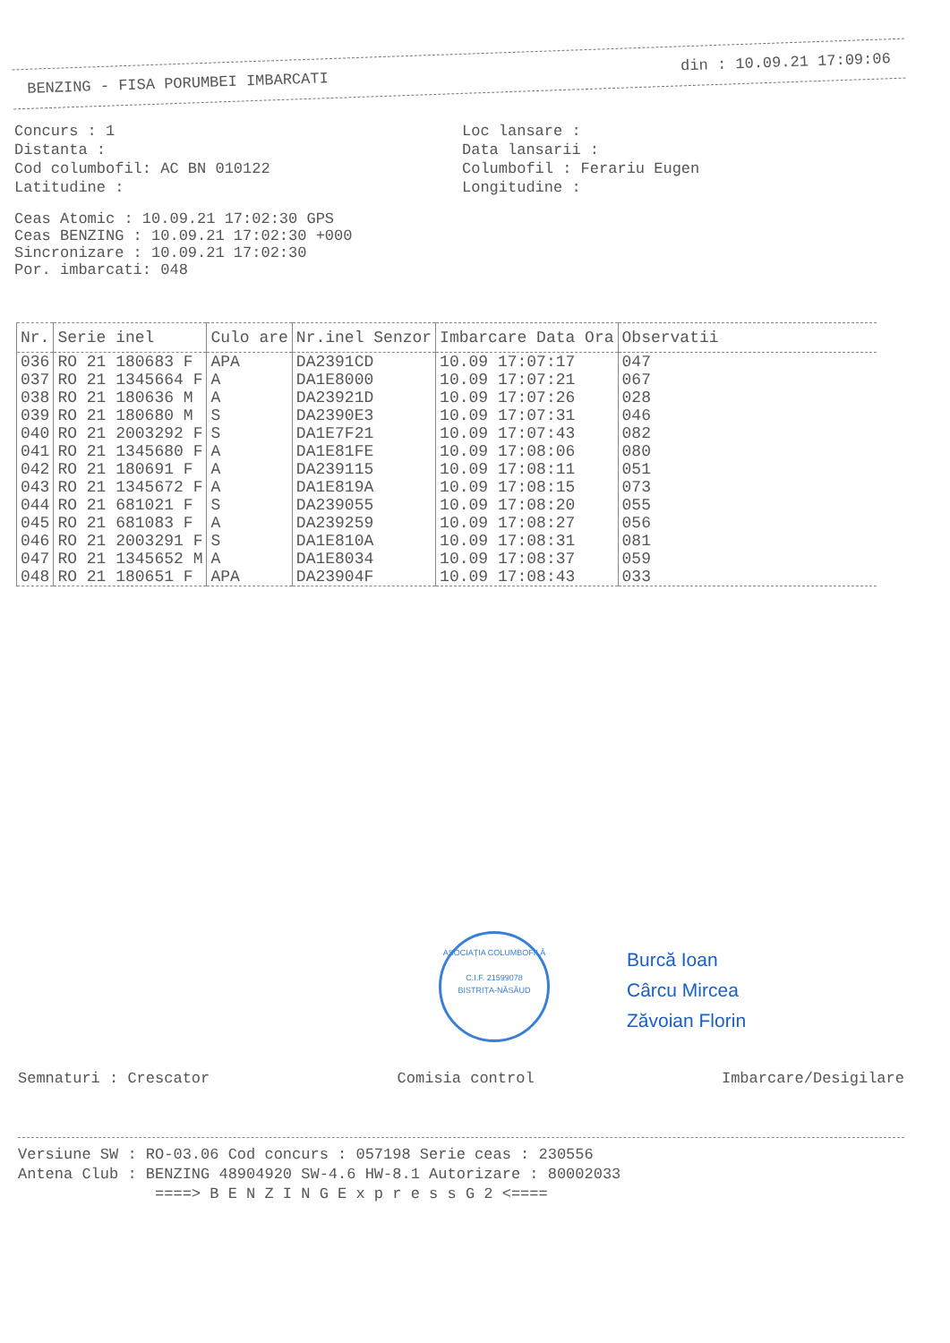BENZING - FISA PORUMBEI IMBARCATI din : 10.09.21 17:09:06
Concurs : 1 Loc lansare :
Distanta : Data lansarii :
Cod columbofil: AC BN 010122 Columbofil : Ferariu Eugen
Latitudine : Longitudine :
Ceas Atomic : 10.09.21 17:02:30 GPS
Ceas BENZING : 10.09.21 17:02:30 +000
Sincronizare : 10.09.21 17:02:30
Por. imbarcati: 048
| Nr. | Serie inel | Culo are | Nr.inel Senzor | Imbarcare Data Ora | Observatii |
| --- | --- | --- | --- | --- | --- |
| 036 | RO 21 180683 F | APA | DA2391CD | 10.09 17:07:17 | 047 |
| 037 | RO 21 1345664 F | A | DA1E8000 | 10.09 17:07:21 | 067 |
| 038 | RO 21 180636 M | A | DA23921D | 10.09 17:07:26 | 028 |
| 039 | RO 21 180680 M | S | DA2390E3 | 10.09 17:07:31 | 046 |
| 040 | RO 21 2003292 F | S | DA1E7F21 | 10.09 17:07:43 | 082 |
| 041 | RO 21 1345680 F | A | DA1E81FE | 10.09 17:08:06 | 080 |
| 042 | RO 21 180691 F | A | DA239115 | 10.09 17:08:11 | 051 |
| 043 | RO 21 1345672 F | A | DA1E819A | 10.09 17:08:15 | 073 |
| 044 | RO 21 681021 F | S | DA239055 | 10.09 17:08:20 | 055 |
| 045 | RO 21 681083 F | A | DA239259 | 10.09 17:08:27 | 056 |
| 046 | RO 21 2003291 F | S | DA1E810A | 10.09 17:08:31 | 081 |
| 047 | RO 21 1345652 M | A | DA1E8034 | 10.09 17:08:37 | 059 |
| 048 | RO 21 180651 F | APA | DA23904F | 10.09 17:08:43 | 033 |
ASOCIAȚIA COLUMBOFILĂ
C.I.F. 21599078
BISTRIȚA-NĂSĂUD
Burcă Ioan
Cârcu Mircea
Zăvoian Florin
Semnaturi : Crescator Comisia control Imbarcare/Desigilare
Versiune SW : RO-03.06 Cod concurs : 057198 Serie ceas : 230556
Antena Club : BENZING 48904920 SW-4.6 HW-8.1 Autorizare : 80002033
====> B E N Z I N G E x p r e s s G 2 <====